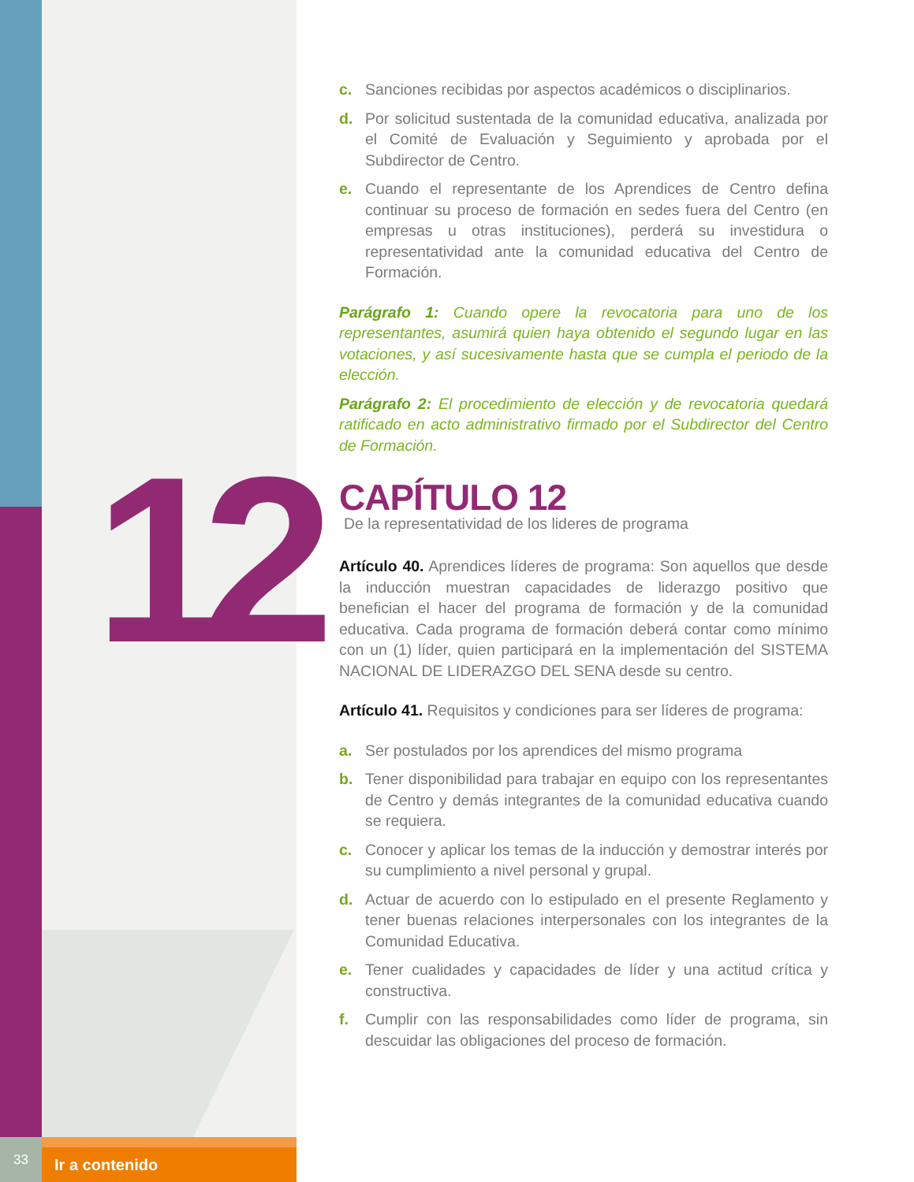12
c. Sanciones recibidas por aspectos académicos o disciplinarios.
d. Por solicitud sustentada de la comunidad educativa, analizada por el Comité de Evaluación y Seguimiento y aprobada por el Subdirector de Centro.
e. Cuando el representante de los Aprendices de Centro defina continuar su proceso de formación en sedes fuera del Centro (en empresas u otras instituciones), perderá su investidura o representatividad ante la comunidad educativa del Centro de Formación.
Parágrafo 1: Cuando opere la revocatoria para uno de los representantes, asumirá quien haya obtenido el segundo lugar en las votaciones, y así sucesivamente hasta que se cumpla el periodo de la elección.
Parágrafo 2: El procedimiento de elección y de revocatoria quedará ratificado en acto administrativo firmado por el Subdirector del Centro de Formación.
CAPÍTULO 12
De la representatividad de los lideres de programa
Artículo 40. Aprendices líderes de programa: Son aquellos que desde la inducción muestran capacidades de liderazgo positivo que benefician el hacer del programa de formación y de la comunidad educativa. Cada programa de formación deberá contar como mínimo con un (1) líder, quien participará en la implementación del SISTEMA NACIONAL DE LIDERAZGO DEL SENA desde su centro.
Artículo 41. Requisitos y condiciones para ser líderes de programa:
a. Ser postulados por los aprendices del mismo programa
b. Tener disponibilidad para trabajar en equipo con los representantes de Centro y demás integrantes de la comunidad educativa cuando se requiera.
c. Conocer y aplicar los temas de la inducción y demostrar interés por su cumplimiento a nivel personal y grupal.
d. Actuar de acuerdo con lo estipulado en el presente Reglamento y tener buenas relaciones interpersonales con los integrantes de la Comunidad Educativa.
e. Tener cualidades y capacidades de líder y una actitud crítica y constructiva.
f. Cumplir con las responsabilidades como líder de programa, sin descuidar las obligaciones del proceso de formación.
33
Ir a contenido